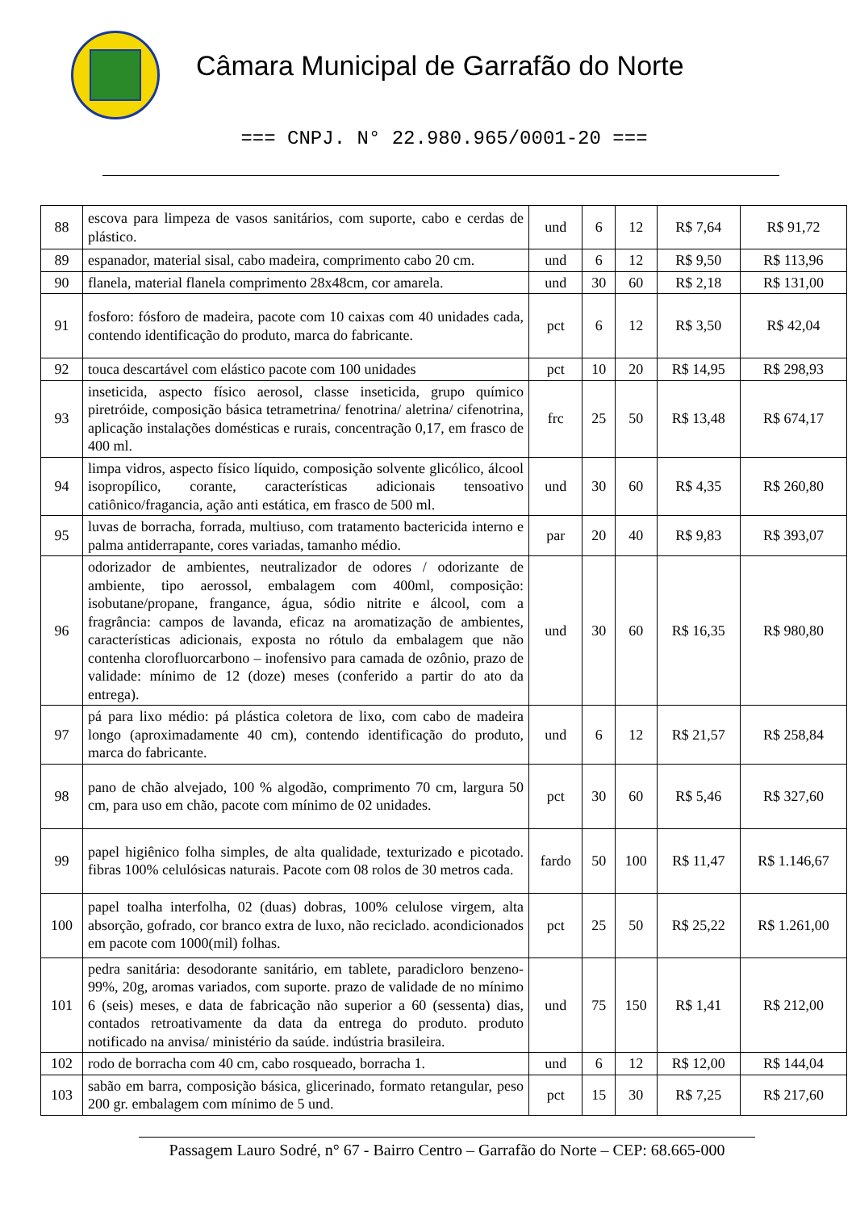Câmara Municipal de Garrafão do Norte
=== CNPJ. N° 22.980.965/0001-20 ===
| 88 | escova para limpeza de vasos sanitários, com suporte, cabo e cerdas de plástico. | und | 6 | 12 | R$ 7,64 | R$ 91,72 |
| 89 | espanador, material sisal, cabo madeira, comprimento cabo 20 cm. | und | 6 | 12 | R$ 9,50 | R$ 113,96 |
| 90 | flanela, material flanela comprimento 28x48cm, cor amarela. | und | 30 | 60 | R$ 2,18 | R$ 131,00 |
| 91 | fosforo: fósforo de madeira, pacote com 10 caixas com 40 unidades cada, contendo identificação do produto, marca do fabricante. | pct | 6 | 12 | R$ 3,50 | R$ 42,04 |
| 92 | touca descartável com elástico pacote com 100 unidades | pct | 10 | 20 | R$ 14,95 | R$ 298,93 |
| 93 | inseticida, aspecto físico aerosol, classe inseticida, grupo químico piretróide, composição básica tetrametrina/ fenotrina/ aletrina/ cifenotrina, aplicação instalações domésticas e rurais, concentração 0,17, em frasco de 400 ml. | frc | 25 | 50 | R$ 13,48 | R$ 674,17 |
| 94 | limpa vidros, aspecto físico líquido, composição solvente glicólico, álcool isopropílico, corante, características adicionais tensoativo catiônico/fragancia, ação anti estática, em frasco de 500 ml. | und | 30 | 60 | R$ 4,35 | R$ 260,80 |
| 95 | luvas de borracha, forrada, multiuso, com tratamento bactericida interno e palma antiderrapante, cores variadas, tamanho médio. | par | 20 | 40 | R$ 9,83 | R$ 393,07 |
| 96 | odorizador de ambientes, neutralizador de odores / odorizante de ambiente, tipo aerossol, embalagem com 400ml, composição: isobutane/propane, frangance, água, sódio nitrite e álcool, com a fragrância: campos de lavanda, eficaz na aromatização de ambientes, características adicionais, exposta no rótulo da embalagem que não contenha clorofluorcarbono – inofensivo para camada de ozônio, prazo de validade: mínimo de 12 (doze) meses (conferido a partir do ato da entrega). | und | 30 | 60 | R$ 16,35 | R$ 980,80 |
| 97 | pá para lixo médio: pá plástica coletora de lixo, com cabo de madeira longo (aproximadamente 40 cm), contendo identificação do produto, marca do fabricante. | und | 6 | 12 | R$ 21,57 | R$ 258,84 |
| 98 | pano de chão alvejado, 100 % algodão, comprimento 70 cm, largura 50 cm, para uso em chão, pacote com mínimo de 02 unidades. | pct | 30 | 60 | R$ 5,46 | R$ 327,60 |
| 99 | papel higiênico folha simples, de alta qualidade, texturizado e picotado. fibras 100% celulósicas naturais. Pacote com 08 rolos de 30 metros cada. | fardo | 50 | 100 | R$ 11,47 | R$ 1.146,67 |
| 100 | papel toalha interfolha, 02 (duas) dobras, 100% celulose virgem, alta absorção, gofrado, cor branco extra de luxo, não reciclado. acondicionados em pacote com 1000(mil) folhas. | pct | 25 | 50 | R$ 25,22 | R$ 1.261,00 |
| 101 | pedra sanitária: desodorante sanitário, em tablete, paradicloro benzeno-99%, 20g, aromas variados, com suporte. prazo de validade de no mínimo 6 (seis) meses, e data de fabricação não superior a 60 (sessenta) dias, contados retroativamente da data da entrega do produto. produto notificado na anvisa/ ministério da saúde. indústria brasileira. | und | 75 | 150 | R$ 1,41 | R$ 212,00 |
| 102 | rodo de borracha com 40 cm, cabo rosqueado, borracha 1. | und | 6 | 12 | R$ 12,00 | R$ 144,04 |
| 103 | sabão em barra, composição básica, glicerinado, formato retangular, peso 200 gr. embalagem com mínimo de 5 und. | pct | 15 | 30 | R$ 7,25 | R$ 217,60 |
Passagem Lauro Sodré, n° 67 - Bairro Centro – Garrafão do Norte – CEP: 68.665-000